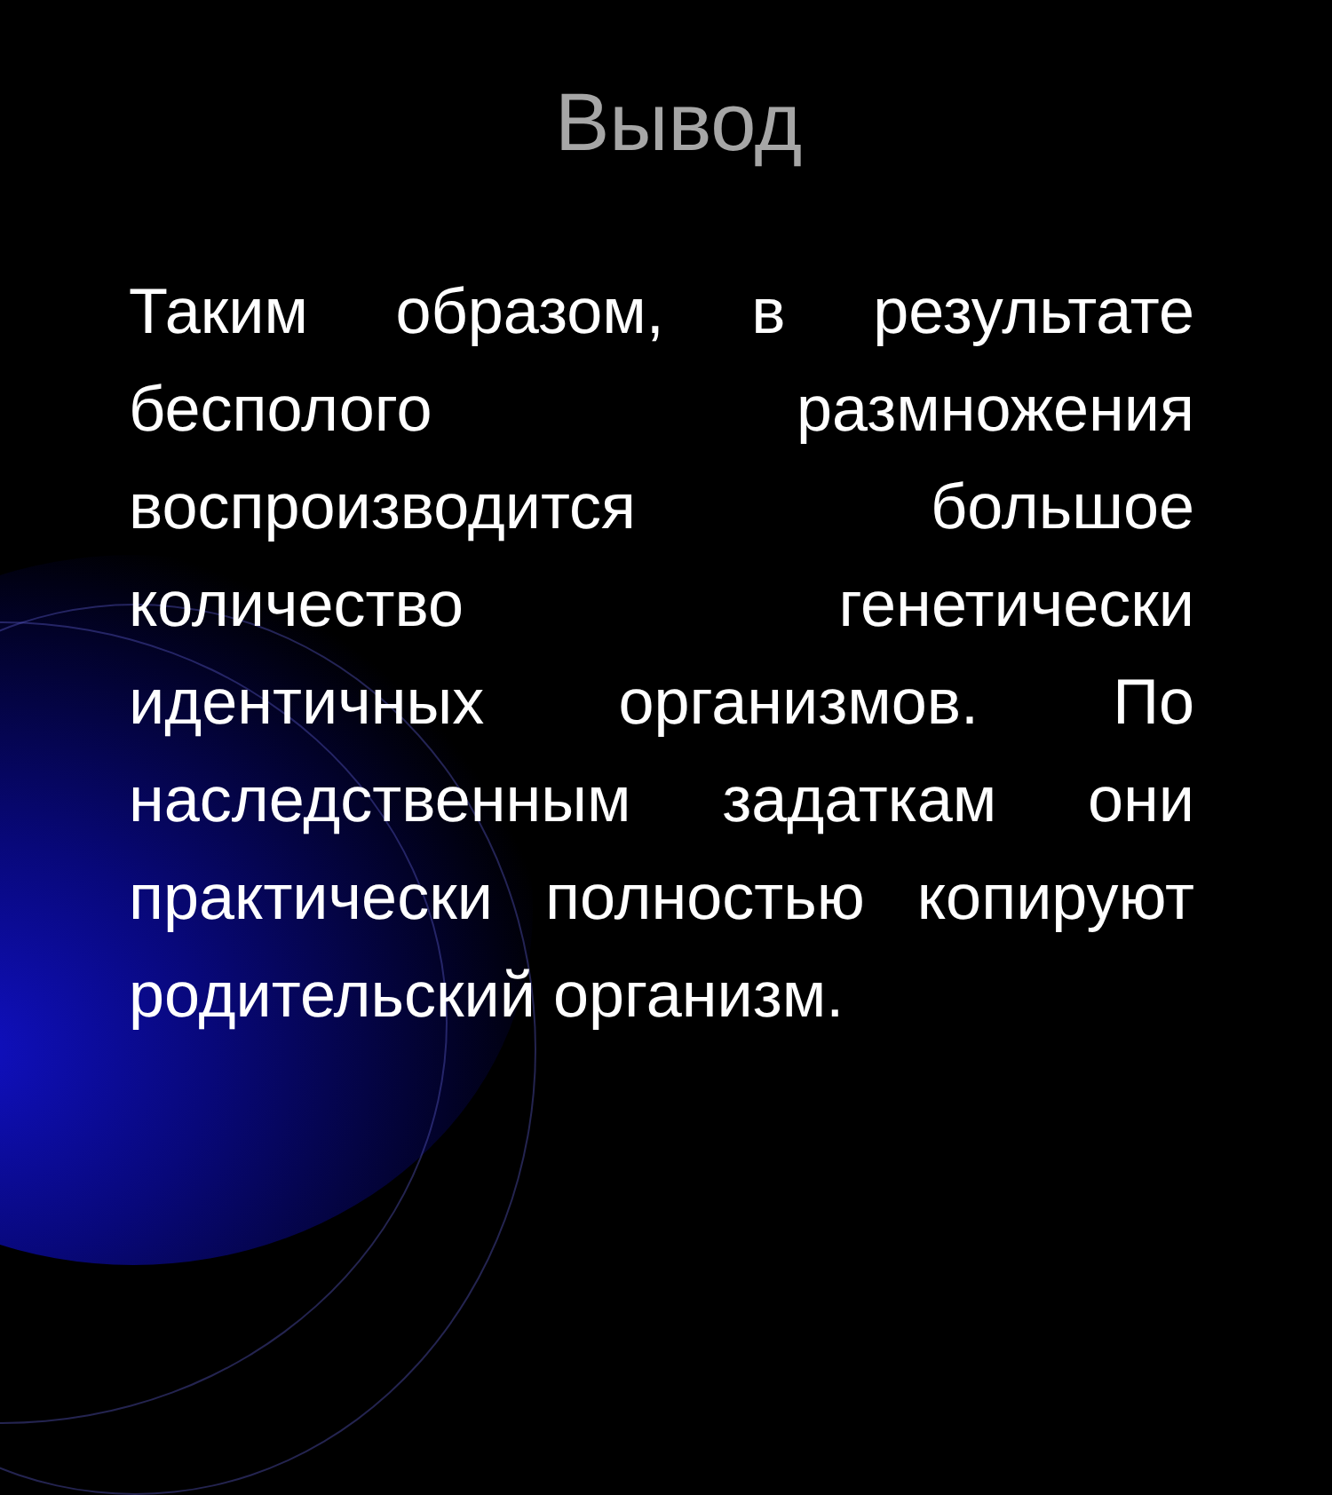Вывод
Таким образом, в результате бесполого размножения воспроизводится большое количество генетически идентичных организмов. По наследственным задаткам они практически полностью копируют родительский организм.